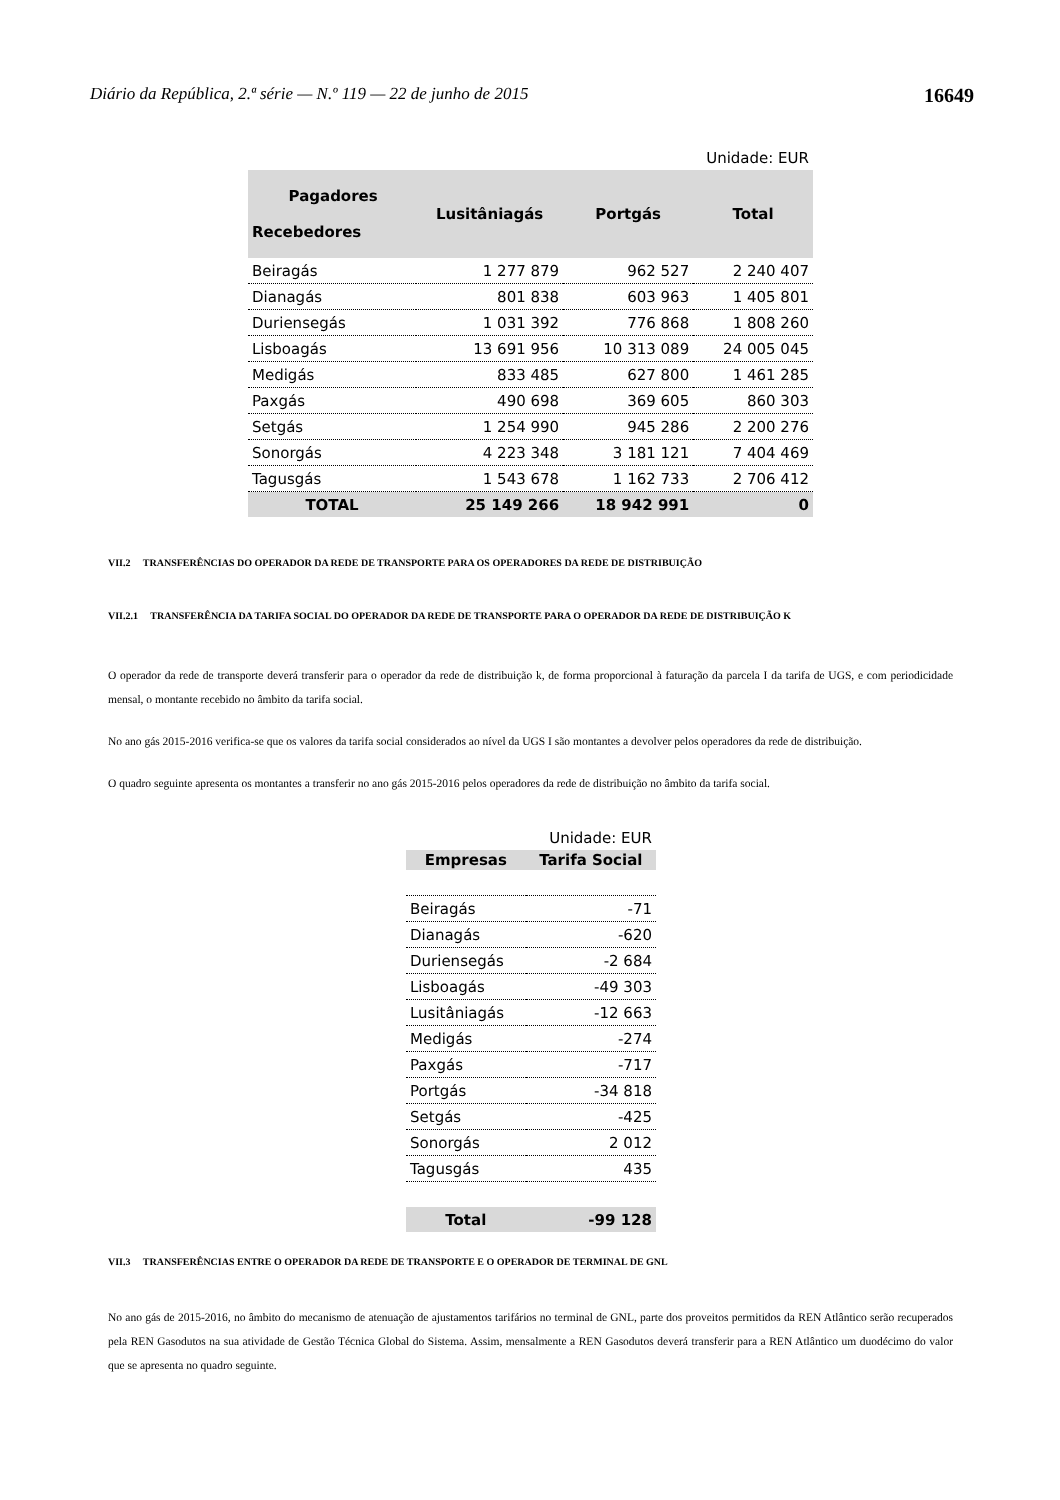Diário da República, 2.ª série — N.º 119 — 22 de junho de 2015 16649
| Unidade: EUR | | | |
| Pagadores Recebedores | Lusitâniagás | Portgás | Total |
| Beiragás | 1 277 879 | 962 527 | 2 240 407 |
| Dianagás | 801 838 | 603 963 | 1 405 801 |
| Duriensegás | 1 031 392 | 776 868 | 1 808 260 |
| Lisboagás | 13 691 956 | 10 313 089 | 24 005 045 |
| Medigás | 833 485 | 627 800 | 1 461 285 |
| Paxgás | 490 698 | 369 605 | 860 303 |
| Setgás | 1 254 990 | 945 286 | 2 200 276 |
| Sonorgás | 4 223 348 | 3 181 121 | 7 404 469 |
| Tagusgás | 1 543 678 | 1 162 733 | 2 706 412 |
| TOTAL | 25 149 266 | 18 942 991 | 0 |
VII.2 TRANSFERÊNCIAS DO OPERADOR DA REDE DE TRANSPORTE PARA OS OPERADORES DA REDE DE DISTRIBUIÇÃO
VII.2.1 TRANSFERÊNCIA DA TARIFA SOCIAL DO OPERADOR DA REDE DE TRANSPORTE PARA O OPERADOR DA REDE DE DISTRIBUIÇÃO K
O operador da rede de transporte deverá transferir para o operador da rede de distribuição k, de forma proporcional à faturação da parcela I da tarifa de UGS, e com periodicidade mensal, o montante recebido no âmbito da tarifa social.
No ano gás 2015-2016 verifica-se que os valores da tarifa social considerados ao nível da UGS I são montantes a devolver pelos operadores da rede de distribuição.
O quadro seguinte apresenta os montantes a transferir no ano gás 2015-2016 pelos operadores da rede de distribuição no âmbito da tarifa social.
| Unidade: EUR | |
| Empresas | Tarifa Social |
| Beiragás | -71 |
| Dianagás | -620 |
| Duriensegás | -2 684 |
| Lisboagás | -49 303 |
| Lusitâniagás | -12 663 |
| Medigás | -274 |
| Paxgás | -717 |
| Portgás | -34 818 |
| Setgás | -425 |
| Sonorgás | 2 012 |
| Tagusgás | 435 |
| Total | -99 128 |
VII.3 TRANSFERÊNCIAS ENTRE O OPERADOR DA REDE DE TRANSPORTE E O OPERADOR DE TERMINAL DE GNL
No ano gás de 2015-2016, no âmbito do mecanismo de atenuação de ajustamentos tarifários no terminal de GNL, parte dos proveitos permitidos da REN Atlântico serão recuperados pela REN Gasodutos na sua atividade de Gestão Técnica Global do Sistema. Assim, mensalmente a REN Gasodutos deverá transferir para a REN Atlântico um duodécimo do valor que se apresenta no quadro seguinte.